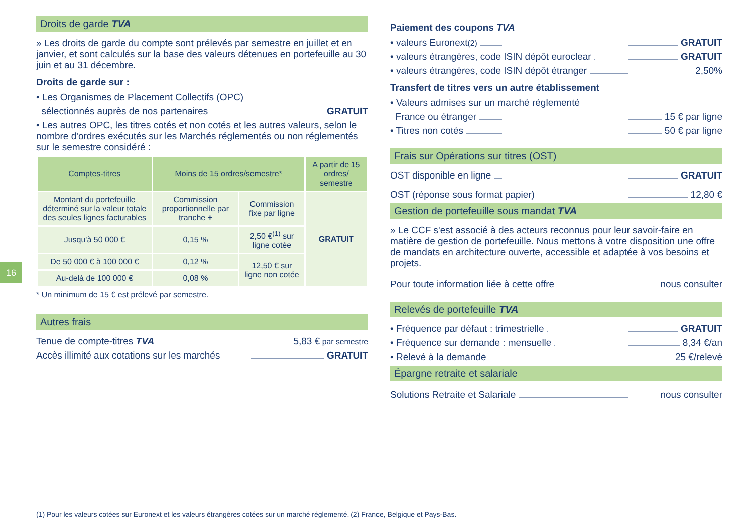16
Droits de garde TVA
» Les droits de garde du compte sont prélevés par semestre en juillet et en janvier, et sont calculés sur la base des valeurs détenues en portefeuille au 30 juin et au 31 décembre.
Droits de garde sur :
• Les Organismes de Placement Collectifs (OPC)
sélectionnés auprès de nos partenaires GRATUIT
• Les autres OPC, les titres cotés et non cotés et les autres valeurs, selon le nombre d'ordres exécutés sur les Marchés réglementés ou non réglementés sur le semestre considéré :
| Comptes-titres | Moins de 15 ordres/semestre* | | A partir de 15 ordres/ semestre |
| --- | --- | --- | --- |
| Montant du portefeuille déterminé sur la valeur totale des seules lignes facturables | Commission proportionnelle par tranche + | Commission fixe par ligne | GRATUIT |
| Jusqu'à 50 000 € | 0,15 % | 2,50 €<sup>(1)</sup> sur ligne cotée | |
| De 50 000 € à 100 000 € | 0,12 % | 12,50 € sur ligne non cotée | |
| Au-delà de 100 000 € | 0,08 % | | |
* Un minimum de 15 € est prélevé par semestre.
Autres frais
Tenue de compte-titres TVA 5,83 € par semestre
Accès illimité aux cotations sur les marchés GRATUIT
Paiement des coupons TVA
• valeurs Euronext<sup>(2)</sup> GRATUIT
• valeurs étrangères, code ISIN dépôt euroclear GRATUIT
• valeurs étrangères, code ISIN dépôt étranger 2,50%
Transfert de titres vers un autre établissement
• Valeurs admises sur un marché réglementé
France ou étranger 15 € par ligne
• Titres non cotés 50 € par ligne
Frais sur Opérations sur titres (OST)
OST disponible en ligne GRATUIT
OST (réponse sous format papier) 12,80 €
Gestion de portefeuille sous mandat TVA
» Le CCF s'est associé à des acteurs reconnus pour leur savoir-faire en matière de gestion de portefeuille. Nous mettons à votre disposition une offre de mandats en architecture ouverte, accessible et adaptée à vos besoins et projets.
Pour toute information liée à cette offre nous consulter
Relevés de portefeuille TVA
• Fréquence par défaut : trimestrielle GRATUIT
• Fréquence sur demande : mensuelle 8,34 €/an
• Relevé à la demande 25 €/relevé
Épargne retraite et salariale
Solutions Retraite et Salariale nous consulter
(1) Pour les valeurs cotées sur Euronext et les valeurs étrangères cotées sur un marché réglementé. (2) France, Belgique et Pays-Bas.